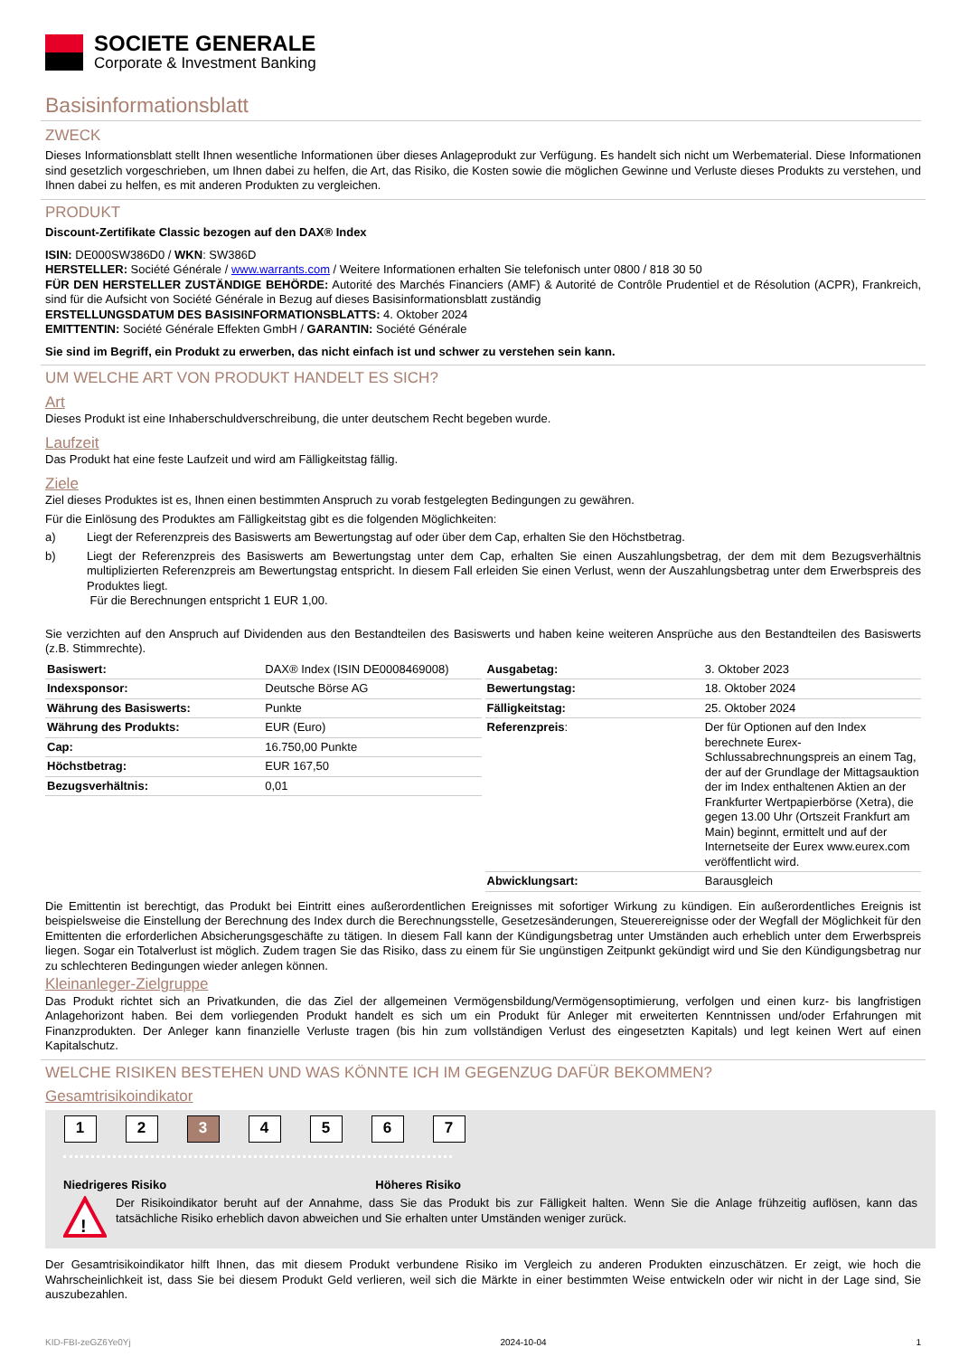SOCIETE GENERALE
Corporate & Investment Banking
Basisinformationsblatt
ZWECK
Dieses Informationsblatt stellt Ihnen wesentliche Informationen über dieses Anlageprodukt zur Verfügung. Es handelt sich nicht um Werbematerial. Diese Informationen sind gesetzlich vorgeschrieben, um Ihnen dabei zu helfen, die Art, das Risiko, die Kosten sowie die möglichen Gewinne und Verluste dieses Produkts zu verstehen, und Ihnen dabei zu helfen, es mit anderen Produkten zu vergleichen.
PRODUKT
Discount-Zertifikate Classic bezogen auf den DAX® Index
ISIN: DE000SW386D0 / WKN: SW386D
HERSTELLER: Société Générale / www.warrants.com / Weitere Informationen erhalten Sie telefonisch unter 0800 / 818 30 50
FÜR DEN HERSTELLER ZUSTÄNDIGE BEHÖRDE: Autorité des Marchés Financiers (AMF) & Autorité de Contrôle Prudentiel et de Résolution (ACPR), Frankreich, sind für die Aufsicht von Société Générale in Bezug auf dieses Basisinformationsblatt zuständig
ERSTELLUNGSDATUM DES BASISINFORMATIONSBLATTS: 4. Oktober 2024
EMITTENTIN: Société Générale Effekten GmbH / GARANTIN: Société Générale
Sie sind im Begriff, ein Produkt zu erwerben, das nicht einfach ist und schwer zu verstehen sein kann.
UM WELCHE ART VON PRODUKT HANDELT ES SICH?
Art
Dieses Produkt ist eine Inhaberschuldverschreibung, die unter deutschem Recht begeben wurde.
Laufzeit
Das Produkt hat eine feste Laufzeit und wird am Fälligkeitstag fällig.
Ziele
Ziel dieses Produktes ist es, Ihnen einen bestimmten Anspruch zu vorab festgelegten Bedingungen zu gewähren.
Für die Einlösung des Produktes am Fälligkeitstag gibt es die folgenden Möglichkeiten:
a) Liegt der Referenzpreis des Basiswerts am Bewertungstag auf oder über dem Cap, erhalten Sie den Höchstbetrag.
b) Liegt der Referenzpreis des Basiswerts am Bewertungstag unter dem Cap, erhalten Sie einen Auszahlungsbetrag, der dem mit dem Bezugsverhältnis multiplizierten Referenzpreis am Bewertungstag entspricht. In diesem Fall erleiden Sie einen Verlust, wenn der Auszahlungsbetrag unter dem Erwerbspreis des Produktes liegt.
Für die Berechnungen entspricht 1 EUR 1,00.
Sie verzichten auf den Anspruch auf Dividenden aus den Bestandteilen des Basiswerts und haben keine weiteren Ansprüche aus den Bestandteilen des Basiswerts (z.B. Stimmrechte).
| Basiswert: | DAX® Index (ISIN DE0008469008) |
| Indexsponsor: | Deutsche Börse AG |
| Währung des Basiswerts: | Punkte |
| Währung des Produkts: | EUR (Euro) |
| Cap: | 16.750,00 Punkte |
| Höchstbetrag: | EUR 167,50 |
| Bezugsverhältnis: | 0,01 |
| Ausgabetag: | 3. Oktober 2023 |
| Bewertungstag: | 18. Oktober 2024 |
| Fälligkeitstag: | 25. Oktober 2024 |
| Referenzpreis : | Der für Optionen auf den Index berechnete Eurex-Schlussabrechnungspreis an einem Tag, der auf der Grundlage der Mittagsauktion der im Index enthaltenen Aktien an der Frankfurter Wertpapierbörse (Xetra), die gegen 13.00 Uhr (Ortszeit Frankfurt am Main) beginnt, ermittelt und auf der Internetseite der Eurex www.eurex.com veröffentlicht wird. |
| Abwicklungsart: | Barausgleich |
Die Emittentin ist berechtigt, das Produkt bei Eintritt eines außerordentlichen Ereignisses mit sofortiger Wirkung zu kündigen. Ein außerordentliches Ereignis ist beispielsweise die Einstellung der Berechnung des Index durch die Berechnungsstelle, Gesetzesänderungen, Steuerereignisse oder der Wegfall der Möglichkeit für den Emittenten die erforderlichen Absicherungsgeschäfte zu tätigen. In diesem Fall kann der Kündigungsbetrag unter Umständen auch erheblich unter dem Erwerbspreis liegen. Sogar ein Totalverlust ist möglich. Zudem tragen Sie das Risiko, dass zu einem für Sie ungünstigen Zeitpunkt gekündigt wird und Sie den Kündigungsbetrag nur zu schlechteren Bedingungen wieder anlegen können.
Kleinanleger-Zielgruppe
Das Produkt richtet sich an Privatkunden, die das Ziel der allgemeinen Vermögensbildung/Vermögensoptimierung, verfolgen und einen kurz- bis langfristigen Anlagehorizont haben. Bei dem vorliegenden Produkt handelt es sich um ein Produkt für Anleger mit erweiterten Kenntnissen und/oder Erfahrungen mit Finanzprodukten. Der Anleger kann finanzielle Verluste tragen (bis hin zum vollständigen Verlust des eingesetzten Kapitals) und legt keinen Wert auf einen Kapitalschutz.
WELCHE RISIKEN BESTEHEN UND WAS KÖNNTE ICH IM GEGENZUG DAFÜR BEKOMMEN?
Gesamtrisikoindikator
1 2 3 4 5 6 7
Niedrigeres Risiko Höheres Risiko
!
Der Risikoindikator beruht auf der Annahme, dass Sie das Produkt bis zur Fälligkeit halten. Wenn Sie die Anlage frühzeitig auflösen, kann das tatsächliche Risiko erheblich davon abweichen und Sie erhalten unter Umständen weniger zurück.
Der Gesamtrisikoindikator hilft Ihnen, das mit diesem Produkt verbundene Risiko im Vergleich zu anderen Produkten einzuschätzen. Er zeigt, wie hoch die Wahrscheinlichkeit ist, dass Sie bei diesem Produkt Geld verlieren, weil sich die Märkte in einer bestimmten Weise entwickeln oder wir nicht in der Lage sind, Sie auszubezahlen.
KID-FBI-zeGZ6Ye0Yj 2024-10-04 1